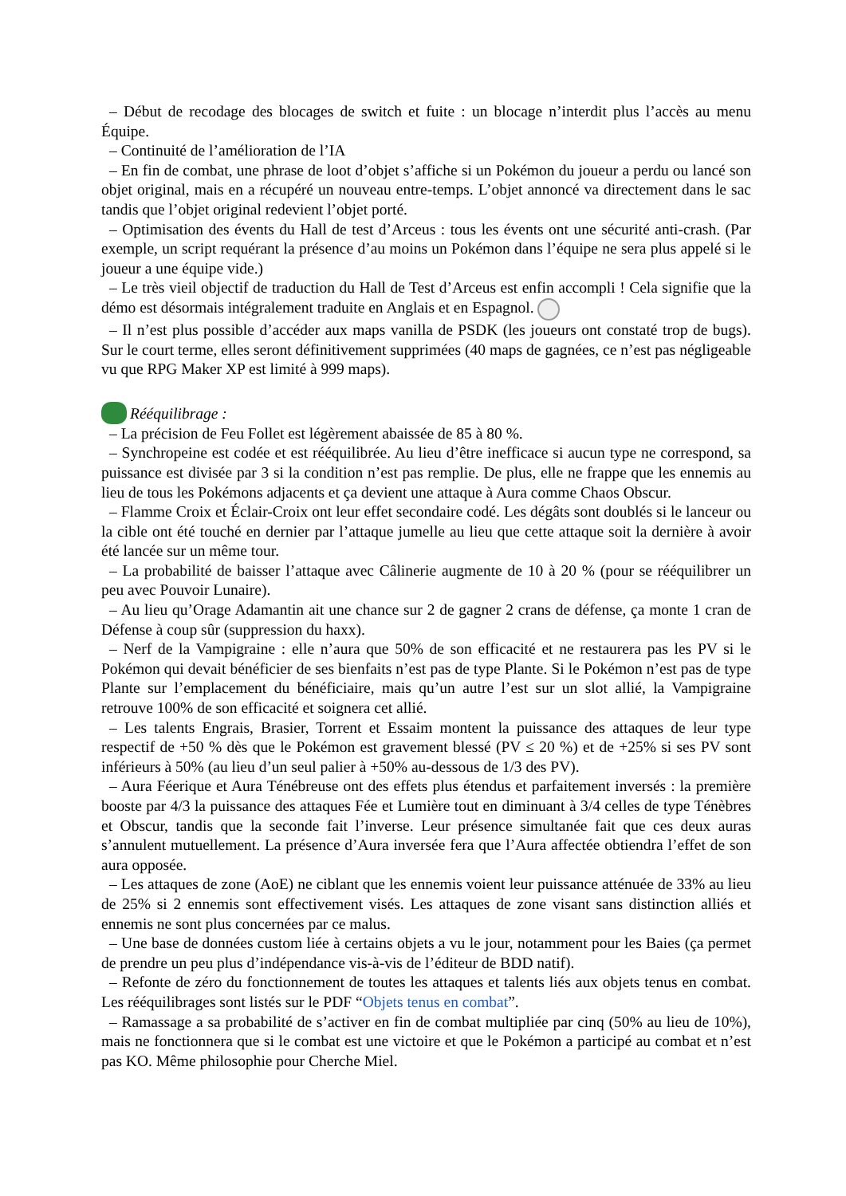– Début de recodage des blocages de switch et fuite : un blocage n’interdit plus l’accès au menu Équipe.
– Continuité de l’amélioration de l’IA
– En fin de combat, une phrase de loot d’objet s’affiche si un Pokémon du joueur a perdu ou lancé son objet original, mais en a récupéré un nouveau entre-temps. L’objet annoncé va directement dans le sac tandis que l’objet original redevient l’objet porté.
– Optimisation des évents du Hall de test d’Arceus : tous les évents ont une sécurité anti-crash. (Par exemple, un script requérant la présence d’au moins un Pokémon dans l’équipe ne sera plus appelé si le joueur a une équipe vide.)
– Le très vieil objectif de traduction du Hall de Test d’Arceus est enfin accompli ! Cela signifie que la démo est désormais intégralement traduite en Anglais et en Espagnol.
– Il n’est plus possible d’accéder aux maps vanilla de PSDK (les joueurs ont constaté trop de bugs). Sur le court terme, elles seront définitivement supprimées (40 maps de gagnées, ce n’est pas négligeable vu que RPG Maker XP est limité à 999 maps).
Rééquilibrage :
– La précision de Feu Follet est légèrement abaissée de 85 à 80 %.
– Synchropeine est codée et est rééquilibrée. Au lieu d’être inefficace si aucun type ne correspond, sa puissance est divisée par 3 si la condition n’est pas remplie. De plus, elle ne frappe que les ennemis au lieu de tous les Pokémons adjacents et ça devient une attaque à Aura comme Chaos Obscur.
– Flamme Croix et Éclair-Croix ont leur effet secondaire codé. Les dégâts sont doublés si le lanceur ou la cible ont été touché en dernier par l’attaque jumelle au lieu que cette attaque soit la dernière à avoir été lancée sur un même tour.
– La probabilité de baisser l’attaque avec Câlinerie augmente de 10 à 20 % (pour se rééquilibrer un peu avec Pouvoir Lunaire).
– Au lieu qu’Orage Adamantin ait une chance sur 2 de gagner 2 crans de défense, ça monte 1 cran de Défense à coup sûr (suppression du haxx).
– Nerf de la Vampigraine : elle n’aura que 50% de son efficacité et ne restaurera pas les PV si le Pokémon qui devait bénéficier de ses bienfaits n’est pas de type Plante. Si le Pokémon n’est pas de type Plante sur l’emplacement du bénéficiaire, mais qu’un autre l’est sur un slot allié, la Vampigraine retrouve 100% de son efficacité et soignera cet allié.
– Les talents Engrais, Brasier, Torrent et Essaim montent la puissance des attaques de leur type respectif de +50 % dès que le Pokémon est gravement blessé (PV ≤ 20 %) et de +25% si ses PV sont inférieurs à 50% (au lieu d’un seul palier à +50% au-dessous de 1/3 des PV).
– Aura Féerique et Aura Ténébreuse ont des effets plus étendus et parfaitement inversés : la première booste par 4/3 la puissance des attaques Fée et Lumière tout en diminuant à 3/4 celles de type Ténèbres et Obscur, tandis que la seconde fait l’inverse. Leur présence simultanée fait que ces deux auras s’annulent mutuellement. La présence d’Aura inversée fera que l’Aura affectée obtiendra l’effet de son aura opposée.
– Les attaques de zone (AoE) ne ciblant que les ennemis voient leur puissance atténuée de 33% au lieu de 25% si 2 ennemis sont effectivement visés. Les attaques de zone visant sans distinction alliés et ennemis ne sont plus concernées par ce malus.
– Une base de données custom liée à certains objets a vu le jour, notamment pour les Baies (ça permet de prendre un peu plus d’indépendance vis-à-vis de l’éditeur de BDD natif).
– Refonte de zéro du fonctionnement de toutes les attaques et talents liés aux objets tenus en combat. Les rééquilibrages sont listés sur le PDF “Objets tenus en combat”.
– Ramassage a sa probabilité de s’activer en fin de combat multipliée par cinq (50% au lieu de 10%), mais ne fonctionnera que si le combat est une victoire et que le Pokémon a participé au combat et n’est pas KO. Même philosophie pour Cherche Miel.